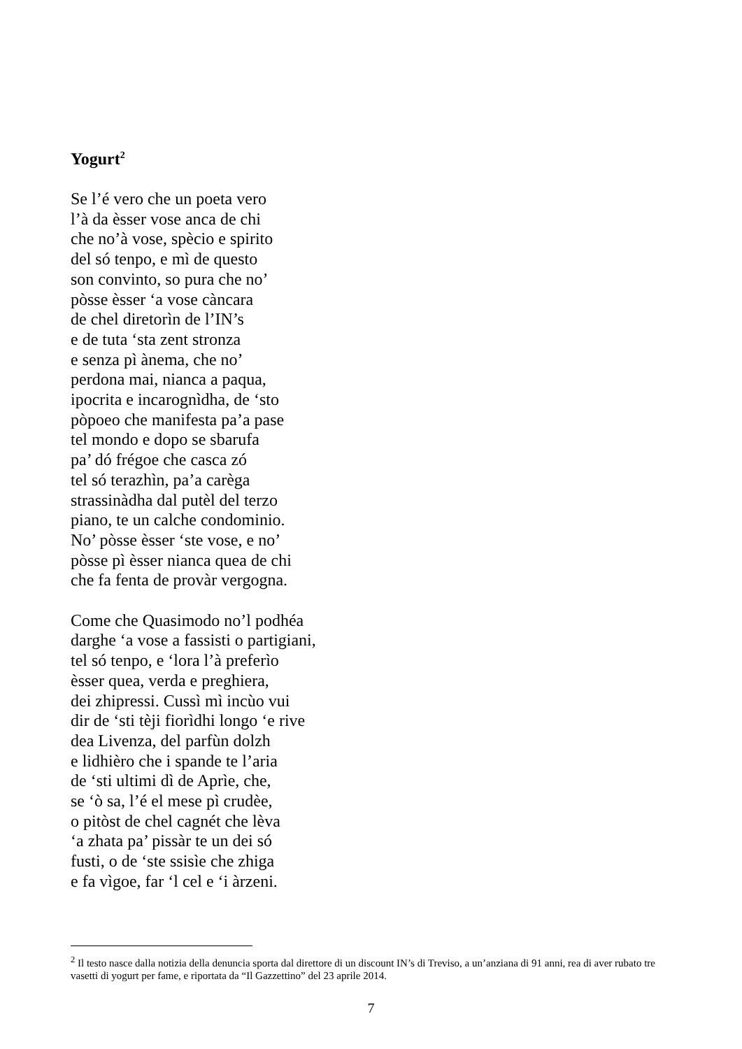Yogurt<sup>2</sup>
Se l’é vero che un poeta vero
l’à da èsser vose anca de chi
che no’à vose, spècio e spirito
del só tenpo, e mì de questo
son convinto, so pura che no’
pòsse èsser ‘a vose càncara
de chel diretorìn de l’IN’s
e de tuta ‘sta zent stronza
e senza pì ànema, che no’
perdona mai, nianca a paqua,
ipocrita e incarognìdha, de ‘sto
pòpoeo che manifesta pa’a pase
tel mondo e dopo se sbarufa
pa’ dó frégoe che casca zó
tel só terazhìn, pa’a carèga
strassinàdha dal putèl del terzo
piano, te un calche condominio.
No’ pòsse èsser ‘ste vose, e no’
pòsse pì èsser nianca quea de chi
che fa fenta de provàr vergogna.
Come che Quasimodo no’l podhéa
darghe ‘a vose a fassisti o partigiani,
tel só tenpo, e ‘lora l’à preferìo
èsser quea, verda e preghiera,
dei zhipressi. Cussì mì incùo vui
dir de ‘sti tèji fiorìdhi longo ‘e rive
dea Livenza, del parfùn dolzh
e lidhièro che i spande te l’aria
de ‘sti ultimi dì de Aprìe, che,
se ‘ò sa, l’é el mese pì crudèe,
o pitòst de chel cagnét che lèva
‘a zhata pa’ pissàr te un dei só
fusti, o de ‘ste ssisìe che zhiga
e fa vìgoe, far ‘l cel e ‘i àrzeni.
<sup>2</sup> Il testo nasce dalla notizia della denuncia sporta dal direttore di un discount IN’s di Treviso, a un’anziana di 91 anni, rea di aver rubato tre vasetti di yogurt per fame, e riportata da “Il Gazzettino” del 23 aprile 2014.
7